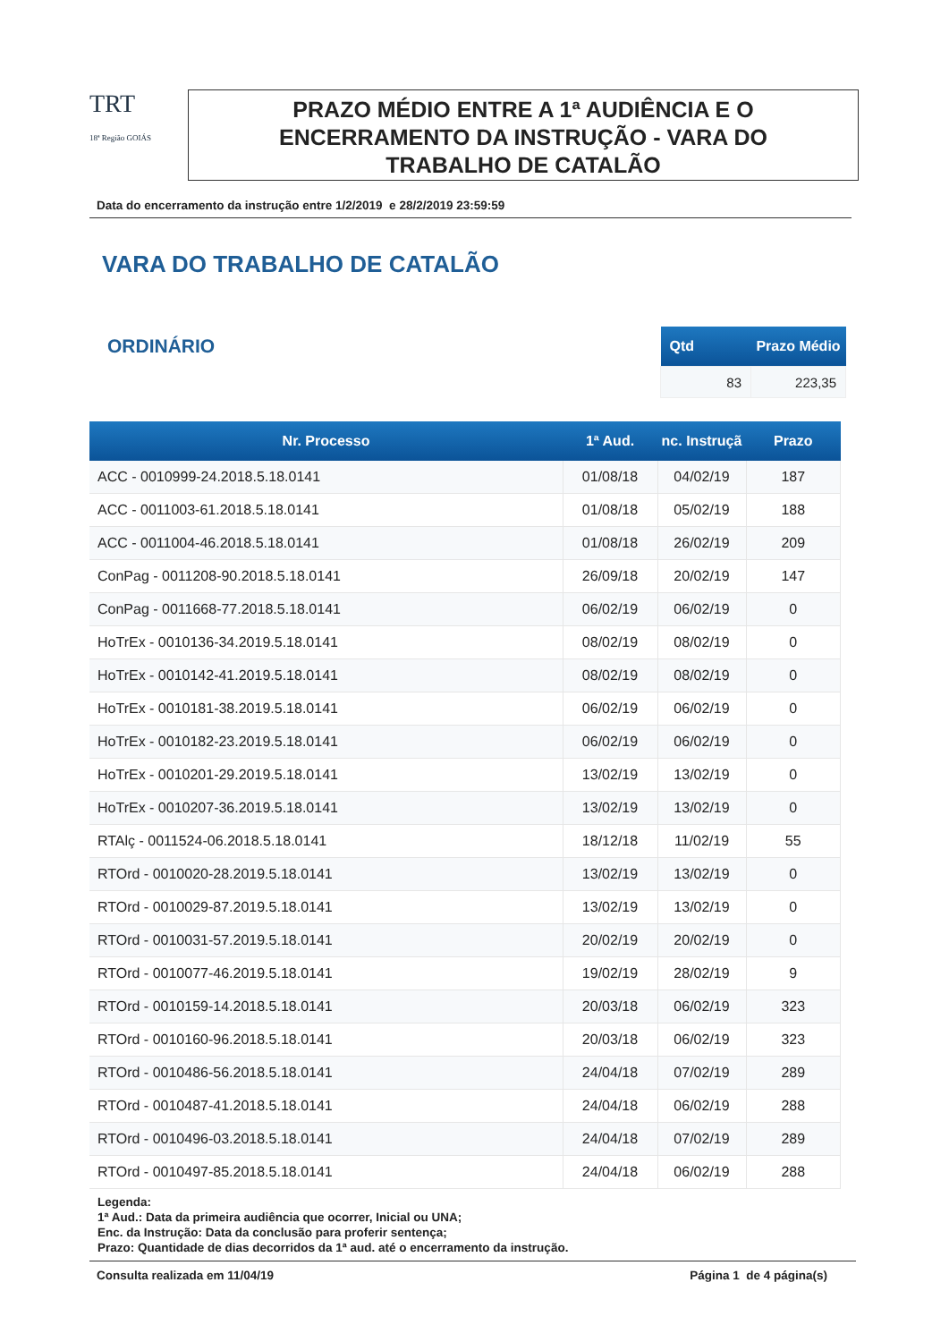TRT
18ª Região GOIÁS
PRAZO MÉDIO ENTRE A 1ª AUDIÊNCIA E O
ENCERRAMENTO DA INSTRUÇÃO - VARA DO
TRABALHO DE CATALÃO
Data do encerramento da instrução entre 1/2/2019 e 28/2/2019 23:59:59
VARA DO TRABALHO DE CATALÃO
ORDINÁRIO
| Qtd | Prazo Médio |
| --- | --- |
| 83 | 223,35 |
| Nr. Processo | 1ª Aud. | nc. Instruçã | Prazo |
| --- | --- | --- | --- |
| ACC - 0010999-24.2018.5.18.0141 | 01/08/18 | 04/02/19 | 187 |
| ACC - 0011003-61.2018.5.18.0141 | 01/08/18 | 05/02/19 | 188 |
| ACC - 0011004-46.2018.5.18.0141 | 01/08/18 | 26/02/19 | 209 |
| ConPag - 0011208-90.2018.5.18.0141 | 26/09/18 | 20/02/19 | 147 |
| ConPag - 0011668-77.2018.5.18.0141 | 06/02/19 | 06/02/19 | 0 |
| HoTrEx - 0010136-34.2019.5.18.0141 | 08/02/19 | 08/02/19 | 0 |
| HoTrEx - 0010142-41.2019.5.18.0141 | 08/02/19 | 08/02/19 | 0 |
| HoTrEx - 0010181-38.2019.5.18.0141 | 06/02/19 | 06/02/19 | 0 |
| HoTrEx - 0010182-23.2019.5.18.0141 | 06/02/19 | 06/02/19 | 0 |
| HoTrEx - 0010201-29.2019.5.18.0141 | 13/02/19 | 13/02/19 | 0 |
| HoTrEx - 0010207-36.2019.5.18.0141 | 13/02/19 | 13/02/19 | 0 |
| RTAlç - 0011524-06.2018.5.18.0141 | 18/12/18 | 11/02/19 | 55 |
| RTOrd - 0010020-28.2019.5.18.0141 | 13/02/19 | 13/02/19 | 0 |
| RTOrd - 0010029-87.2019.5.18.0141 | 13/02/19 | 13/02/19 | 0 |
| RTOrd - 0010031-57.2019.5.18.0141 | 20/02/19 | 20/02/19 | 0 |
| RTOrd - 0010077-46.2019.5.18.0141 | 19/02/19 | 28/02/19 | 9 |
| RTOrd - 0010159-14.2018.5.18.0141 | 20/03/18 | 06/02/19 | 323 |
| RTOrd - 0010160-96.2018.5.18.0141 | 20/03/18 | 06/02/19 | 323 |
| RTOrd - 0010486-56.2018.5.18.0141 | 24/04/18 | 07/02/19 | 289 |
| RTOrd - 0010487-41.2018.5.18.0141 | 24/04/18 | 06/02/19 | 288 |
| RTOrd - 0010496-03.2018.5.18.0141 | 24/04/18 | 07/02/19 | 289 |
| RTOrd - 0010497-85.2018.5.18.0141 | 24/04/18 | 06/02/19 | 288 |
Legenda:
1ª Aud.: Data da primeira audiência que ocorrer, Inicial ou UNA;
Enc. da Instrução: Data da conclusão para proferir sentença;
Prazo: Quantidade de dias decorridos da 1ª aud. até o encerramento da instrução.
Consulta realizada em 11/04/19 Página 1 de 4 página(s)